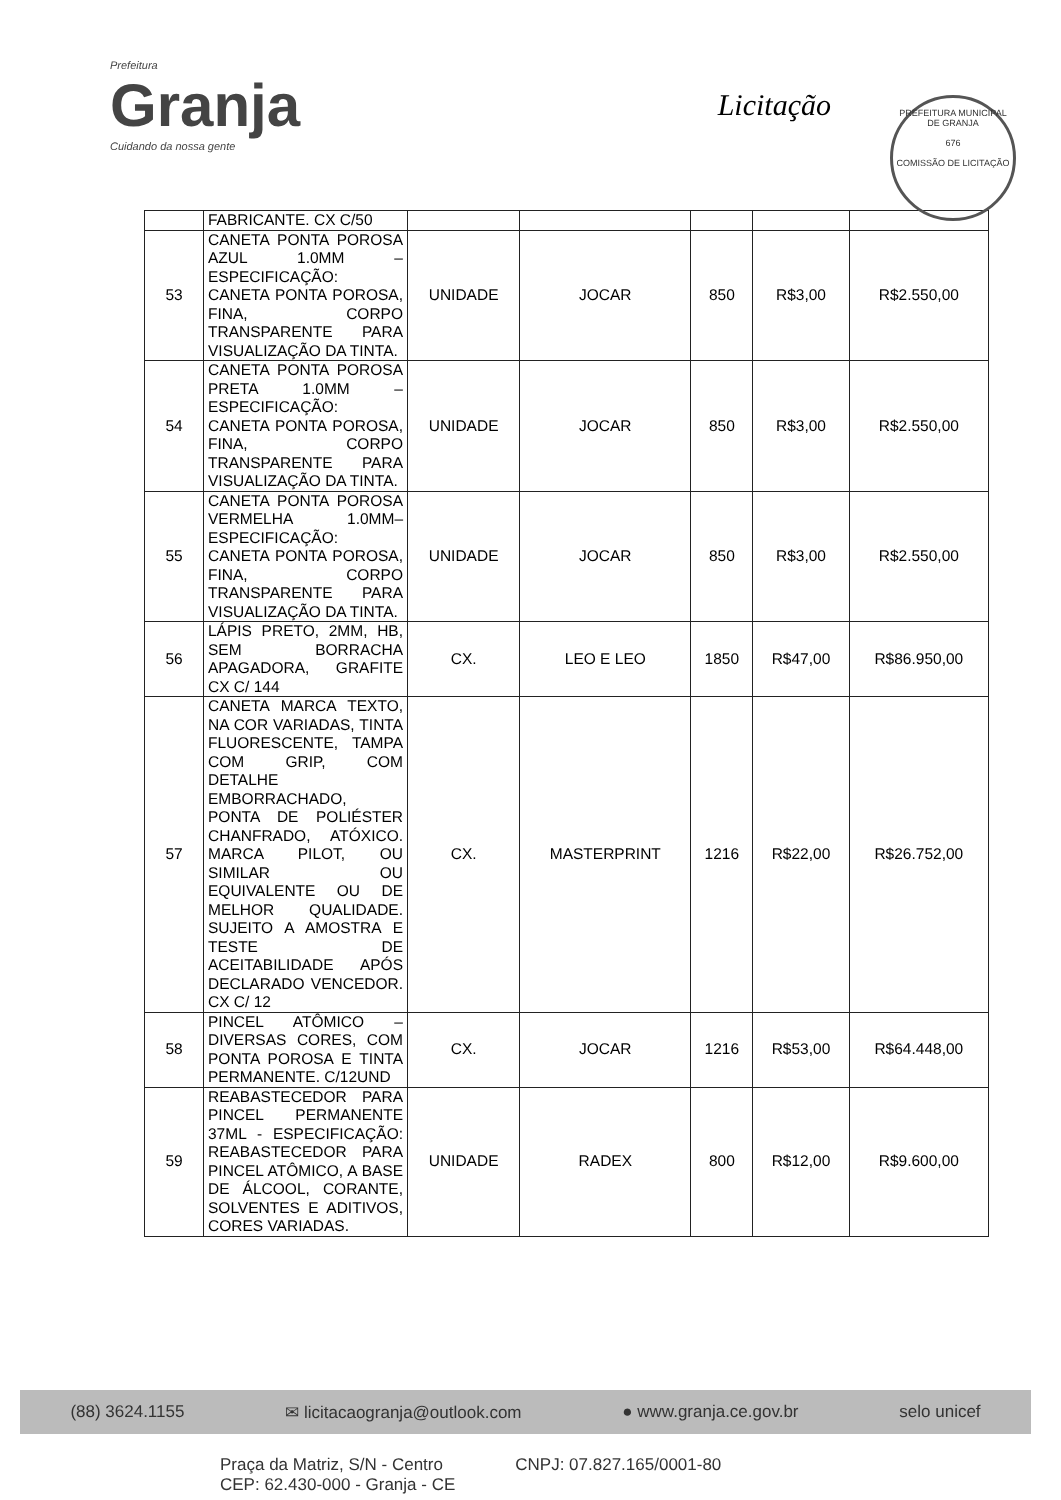Prefeitura
Granja
Cuidando da nossa gente
Licitação
PREFEITURA MUNICIPAL DE GRANJA
676
COMISSÃO DE LICITAÇÃO
| | FABRICANTE. CX C/50 | | | | | |
| 53 | CANETA PONTA POROSA AZUL 1.0MM – ESPECIFICAÇÃO: CANETA PONTA POROSA, FINA, CORPO TRANSPARENTE PARA VISUALIZAÇÃO DA TINTA. | UNIDADE | JOCAR | 850 | R$3,00 | R$2.550,00 |
| 54 | CANETA PONTA POROSA PRETA 1.0MM – ESPECIFICAÇÃO: CANETA PONTA POROSA, FINA, CORPO TRANSPARENTE PARA VISUALIZAÇÃO DA TINTA. | UNIDADE | JOCAR | 850 | R$3,00 | R$2.550,00 |
| 55 | CANETA PONTA POROSA VERMELHA 1.0MM– ESPECIFICAÇÃO: CANETA PONTA POROSA, FINA, CORPO TRANSPARENTE PARA VISUALIZAÇÃO DA TINTA. | UNIDADE | JOCAR | 850 | R$3,00 | R$2.550,00 |
| 56 | LÁPIS PRETO, 2MM, HB, SEM BORRACHA APAGADORA, GRAFITE CX C/ 144 | CX. | LEO E LEO | 1850 | R$47,00 | R$86.950,00 |
| 57 | CANETA MARCA TEXTO, NA COR VARIADAS, TINTA FLUORESCENTE, TAMPA COM GRIP, COM DETALHE EMBORRACHADO, PONTA DE POLIÉSTER CHANFRADO, ATÓXICO. MARCA PILOT, OU SIMILAR OU EQUIVALENTE OU DE MELHOR QUALIDADE. SUJEITO A AMOSTRA E TESTE DE ACEITABILIDADE APÓS DECLARADO VENCEDOR. CX C/ 12 | CX. | MASTERPRINT | 1216 | R$22,00 | R$26.752,00 |
| 58 | PINCEL ATÔMICO – DIVERSAS CORES, COM PONTA POROSA E TINTA PERMANENTE. C/12UND | CX. | JOCAR | 1216 | R$53,00 | R$64.448,00 |
| 59 | REABASTECEDOR PARA PINCEL PERMANENTE 37ML - ESPECIFICAÇÃO: REABASTECEDOR PARA PINCEL ATÔMICO, A BASE DE ÁLCOOL, CORANTE, SOLVENTES E ADITIVOS, CORES VARIADAS. | UNIDADE | RADEX | 800 | R$12,00 | R$9.600,00 |
(88) 3624.1155 ✉ licitacaogranja@outlook.com ● www.granja.ce.gov.br selo unicef
Praça da Matriz, S/N - Centro
CEP: 62.430-000 - Granja - CE CNPJ: 07.827.165/0001-80